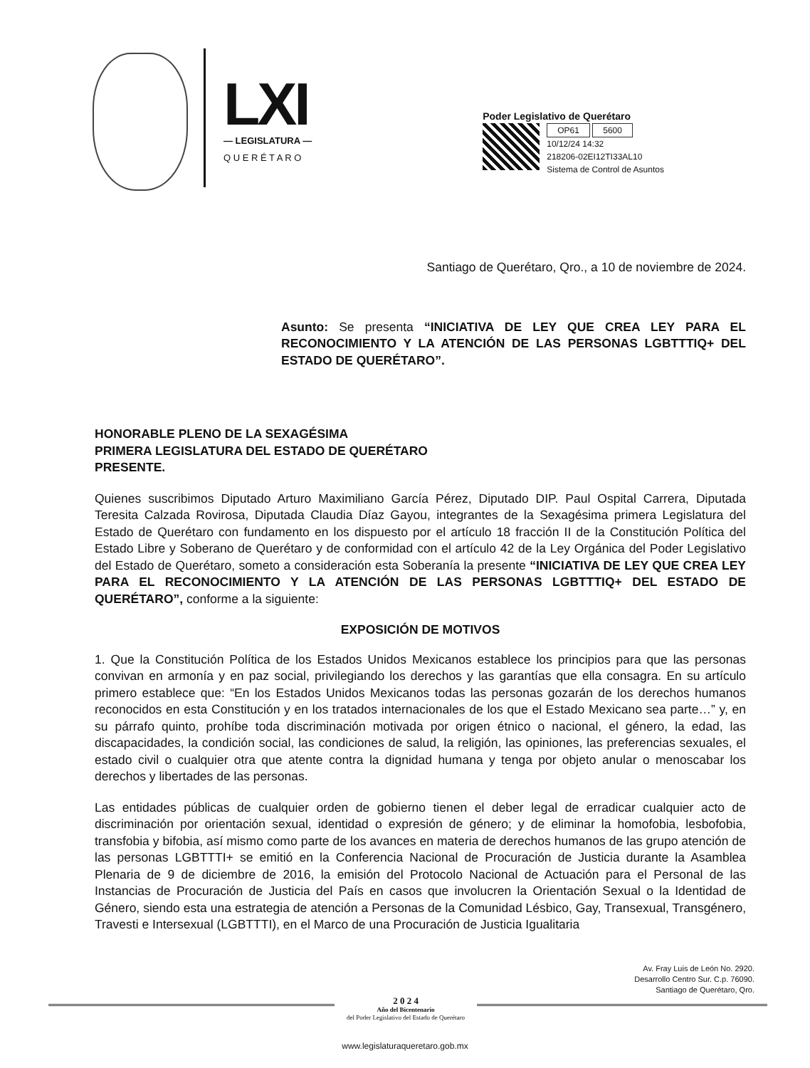LXI
— LEGISLATURA —
Q U E R É T A R O
Poder Legislativo de Querétaro
OP61 5600
10/12/24 14:32
218206-02EI12TI33AL10
Sistema de Control de Asuntos
Santiago de Querétaro, Qro., a 10 de noviembre de 2024.
Asunto: Se presenta “INICIATIVA DE LEY QUE CREA LEY PARA EL RECONOCIMIENTO Y LA ATENCIÓN DE LAS PERSONAS LGBTTTIQ+ DEL ESTADO DE QUERÉTARO”.
HONORABLE PLENO DE LA SEXAGÉSIMA
PRIMERA LEGISLATURA DEL ESTADO DE QUERÉTARO
PRESENTE.
Quienes suscribimos Diputado Arturo Maximiliano García Pérez, Diputado DIP. Paul Ospital Carrera, Diputada Teresita Calzada Rovirosa, Diputada Claudia Díaz Gayou, integrantes de la Sexagésima primera Legislatura del Estado de Querétaro con fundamento en los dispuesto por el artículo 18 fracción II de la Constitución Política del Estado Libre y Soberano de Querétaro y de conformidad con el artículo 42 de la Ley Orgánica del Poder Legislativo del Estado de Querétaro, someto a consideración esta Soberanía la presente “INICIATIVA DE LEY QUE CREA LEY PARA EL RECONOCIMIENTO Y LA ATENCIÓN DE LAS PERSONAS LGBTTTIQ+ DEL ESTADO DE QUERÉTARO”, conforme a la siguiente:
EXPOSICIÓN DE MOTIVOS
1. Que la Constitución Política de los Estados Unidos Mexicanos establece los principios para que las personas convivan en armonía y en paz social, privilegiando los derechos y las garantías que ella consagra. En su artículo primero establece que: “En los Estados Unidos Mexicanos todas las personas gozarán de los derechos humanos reconocidos en esta Constitución y en los tratados internacionales de los que el Estado Mexicano sea parte…” y, en su párrafo quinto, prohíbe toda discriminación motivada por origen étnico o nacional, el género, la edad, las discapacidades, la condición social, las condiciones de salud, la religión, las opiniones, las preferencias sexuales, el estado civil o cualquier otra que atente contra la dignidad humana y tenga por objeto anular o menoscabar los derechos y libertades de las personas.
Las entidades públicas de cualquier orden de gobierno tienen el deber legal de erradicar cualquier acto de discriminación por orientación sexual, identidad o expresión de género; y de eliminar la homofobia, lesbofobia, transfobia y bifobia, así mismo como parte de los avances en materia de derechos humanos de las grupo atención de las personas LGBTTTI+ se emitió en la Conferencia Nacional de Procuración de Justicia durante la Asamblea Plenaria de 9 de diciembre de 2016, la emisión del Protocolo Nacional de Actuación para el Personal de las Instancias de Procuración de Justicia del País en casos que involucren la Orientación Sexual o la Identidad de Género, siendo esta una estrategia de atención a Personas de la Comunidad Lésbico, Gay, Transexual, Transgénero, Travesti e Intersexual (LGBTTTI), en el Marco de una Procuración de Justicia Igualitaria
Av. Fray Luis de León No. 2920.
Desarrollo Centro Sur. C.p. 76090.
Santiago de Querétaro, Qro.
2 0 2 4
Año del Bicentenario
del Poder Legislativo del Estado de Querétaro
www.legislaturaqueretaro.gob.mx